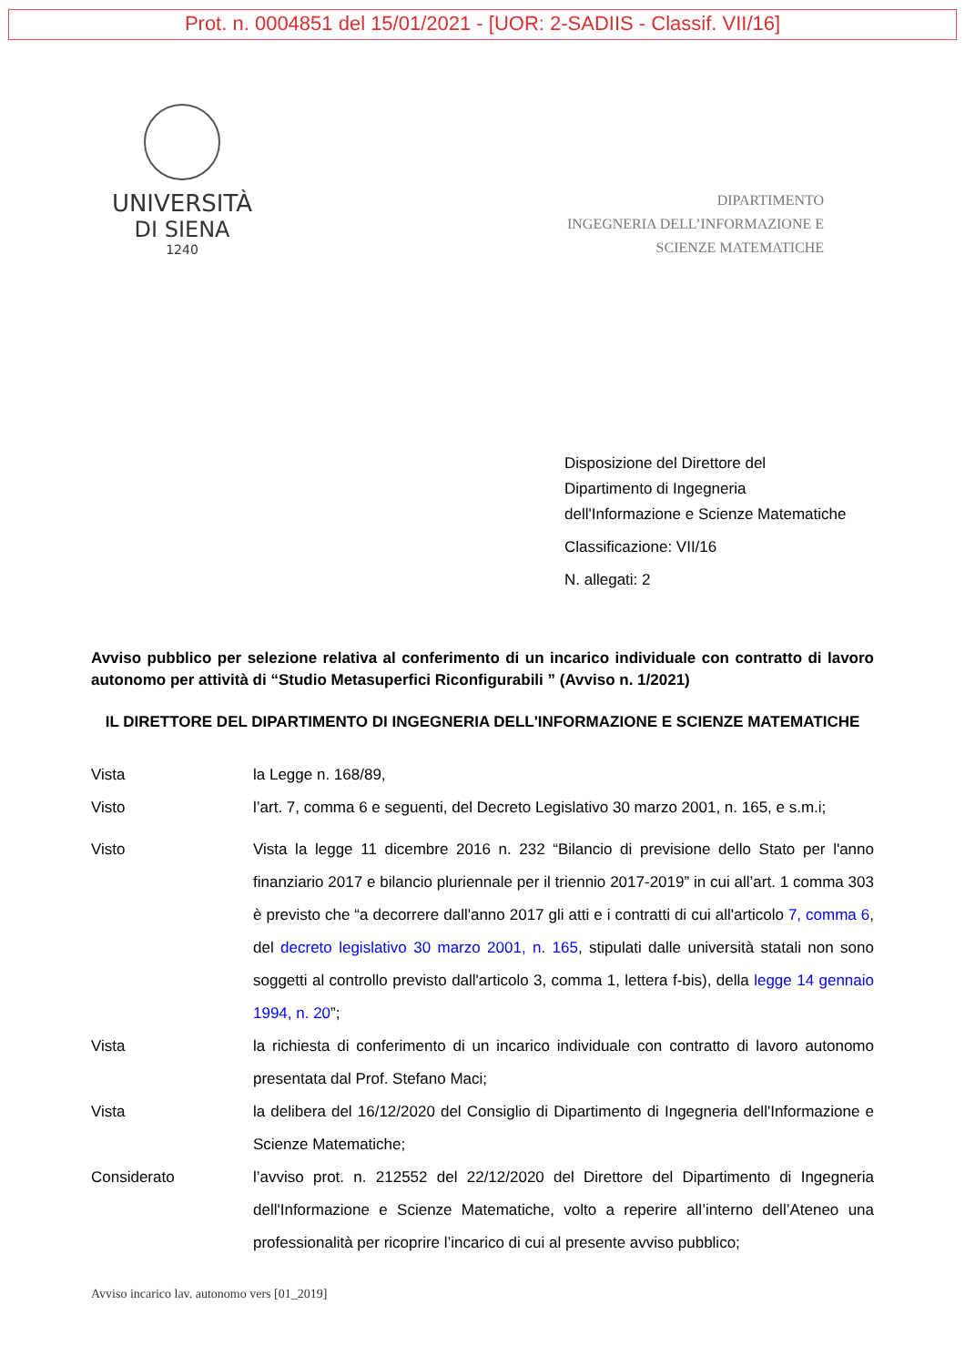Prot. n. 0004851 del 15/01/2021 - [UOR: 2-SADIIS - Classif. VII/16]
UNIVERSITÀ
DI SIENA
1240
DIPARTIMENTO
INGEGNERIA DELL’INFORMAZIONE E
SCIENZE MATEMATICHE
Disposizione del Direttore del
Dipartimento di Ingegneria
dell'Informazione e Scienze Matematiche
Classificazione: VII/16
N. allegati: 2
Avviso pubblico per selezione relativa al conferimento di un incarico individuale con contratto di lavoro autonomo per attività di “Studio Metasuperfici Riconfigurabili ” (Avviso n. 1/2021)
IL DIRETTORE DEL DIPARTIMENTO DI INGEGNERIA DELL'INFORMAZIONE E SCIENZE MATEMATICHE
Vista la Legge n. 168/89,
Visto l’art. 7, comma 6 e seguenti, del Decreto Legislativo 30 marzo 2001, n. 165, e s.m.i;
Visto Vista la legge 11 dicembre 2016 n. 232 “Bilancio di previsione dello Stato per l'anno finanziario 2017 e bilancio pluriennale per il triennio 2017-2019” in cui all’art. 1 comma 303 è previsto che “a decorrere dall'anno 2017 gli atti e i contratti di cui all'articolo 7, comma 6, del decreto legislativo 30 marzo 2001, n. 165, stipulati dalle università statali non sono soggetti al controllo previsto dall'articolo 3, comma 1, lettera f-bis), della legge 14 gennaio 1994, n. 20”;
Vista la richiesta di conferimento di un incarico individuale con contratto di lavoro autonomo presentata dal Prof. Stefano Maci;
Vista la delibera del 16/12/2020 del Consiglio di Dipartimento di Ingegneria dell'Informazione e Scienze Matematiche;
Considerato l’avviso prot. n. 212552 del 22/12/2020 del Direttore del Dipartimento di Ingegneria dell'Informazione e Scienze Matematiche, volto a reperire all’interno dell’Ateneo una professionalità per ricoprire l’incarico di cui al presente avviso pubblico;
Avviso incarico lav. autonomo vers [01_2019]